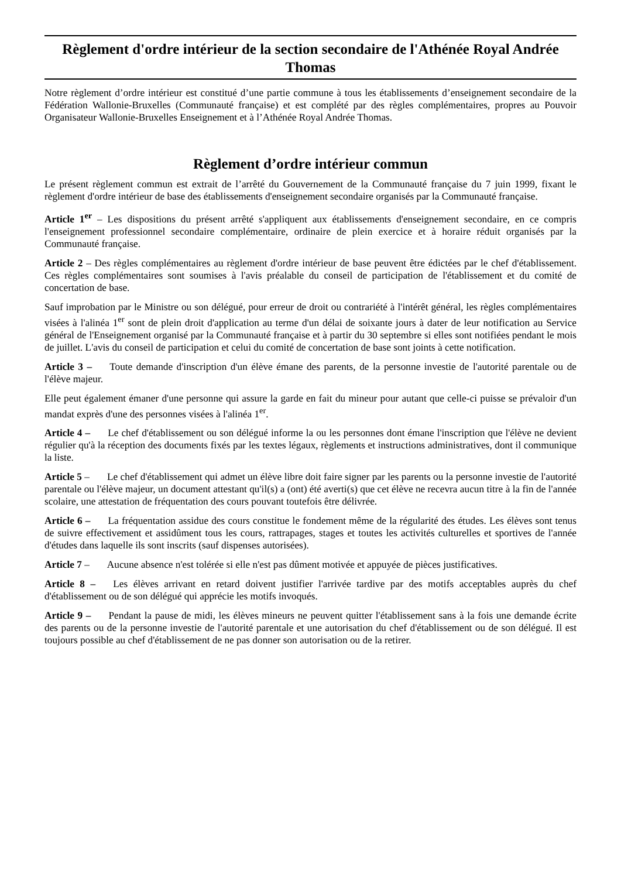Règlement d'ordre intérieur de la section secondaire de l'Athénée Royal Andrée Thomas
Notre règlement d’ordre intérieur est constitué d’une partie commune à tous les établissements d’enseignement secondaire de la Fédération Wallonie-Bruxelles (Communauté française) et est complété par des règles complémentaires, propres au Pouvoir Organisateur Wallonie-Bruxelles Enseignement et à l’Athénée Royal Andrée Thomas.
Règlement d’ordre intérieur commun
Le présent règlement commun est extrait de l’arrêté du Gouvernement de la Communauté française du 7 juin 1999, fixant le règlement d'ordre intérieur de base des établissements d'enseignement secondaire organisés par la Communauté française.
Article 1<sup>er</sup> – Les dispositions du présent arrêté s'appliquent aux établissements d'enseignement secondaire, en ce compris l'enseignement professionnel secondaire complémentaire, ordinaire de plein exercice et à horaire réduit organisés par la Communauté française.
Article 2 – Des règles complémentaires au règlement d'ordre intérieur de base peuvent être édictées par le chef d'établissement. Ces règles complémentaires sont soumises à l'avis préalable du conseil de participation de l'établissement et du comité de concertation de base.
Sauf improbation par le Ministre ou son délégué, pour erreur de droit ou contrariété à l'intérêt général, les règles complémentaires visées à l'alinéa 1<sup>er</sup> sont de plein droit d'application au terme d'un délai de soixante jours à dater de leur notification au Service général de l'Enseignement organisé par la Communauté française et à partir du 30 septembre si elles sont notifiées pendant le mois de juillet. L'avis du conseil de participation et celui du comité de concertation de base sont joints à cette notification.
Article 3 – Toute demande d'inscription d'un élève émane des parents, de la personne investie de l'autorité parentale ou de l'élève majeur.
Elle peut également émaner d'une personne qui assure la garde en fait du mineur pour autant que celle-ci puisse se prévaloir d'un mandat exprès d'une des personnes visées à l'alinéa 1<sup>er</sup>.
Article 4 – Le chef d'établissement ou son délégué informe la ou les personnes dont émane l'inscription que l'élève ne devient régulier qu'à la réception des documents fixés par les textes légaux, règlements et instructions administratives, dont il communique la liste.
Article 5 – Le chef d'établissement qui admet un élève libre doit faire signer par les parents ou la personne investie de l'autorité parentale ou l'élève majeur, un document attestant qu'il(s) a (ont) été averti(s) que cet élève ne recevra aucun titre à la fin de l'année scolaire, une attestation de fréquentation des cours pouvant toutefois être délivrée.
Article 6 – La fréquentation assidue des cours constitue le fondement même de la régularité des études. Les élèves sont tenus de suivre effectivement et assidûment tous les cours, rattrapages, stages et toutes les activités culturelles et sportives de l'année d'études dans laquelle ils sont inscrits (sauf dispenses autorisées).
Article 7 – Aucune absence n'est tolérée si elle n'est pas dûment motivée et appuyée de pièces justificatives.
Article 8 – Les élèves arrivant en retard doivent justifier l'arrivée tardive par des motifs acceptables auprès du chef d'établissement ou de son délégué qui apprécie les motifs invoqués.
Article 9 – Pendant la pause de midi, les élèves mineurs ne peuvent quitter l'établissement sans à la fois une demande écrite des parents ou de la personne investie de l'autorité parentale et une autorisation du chef d'établissement ou de son délégué. Il est toujours possible au chef d'établissement de ne pas donner son autorisation ou de la retirer.